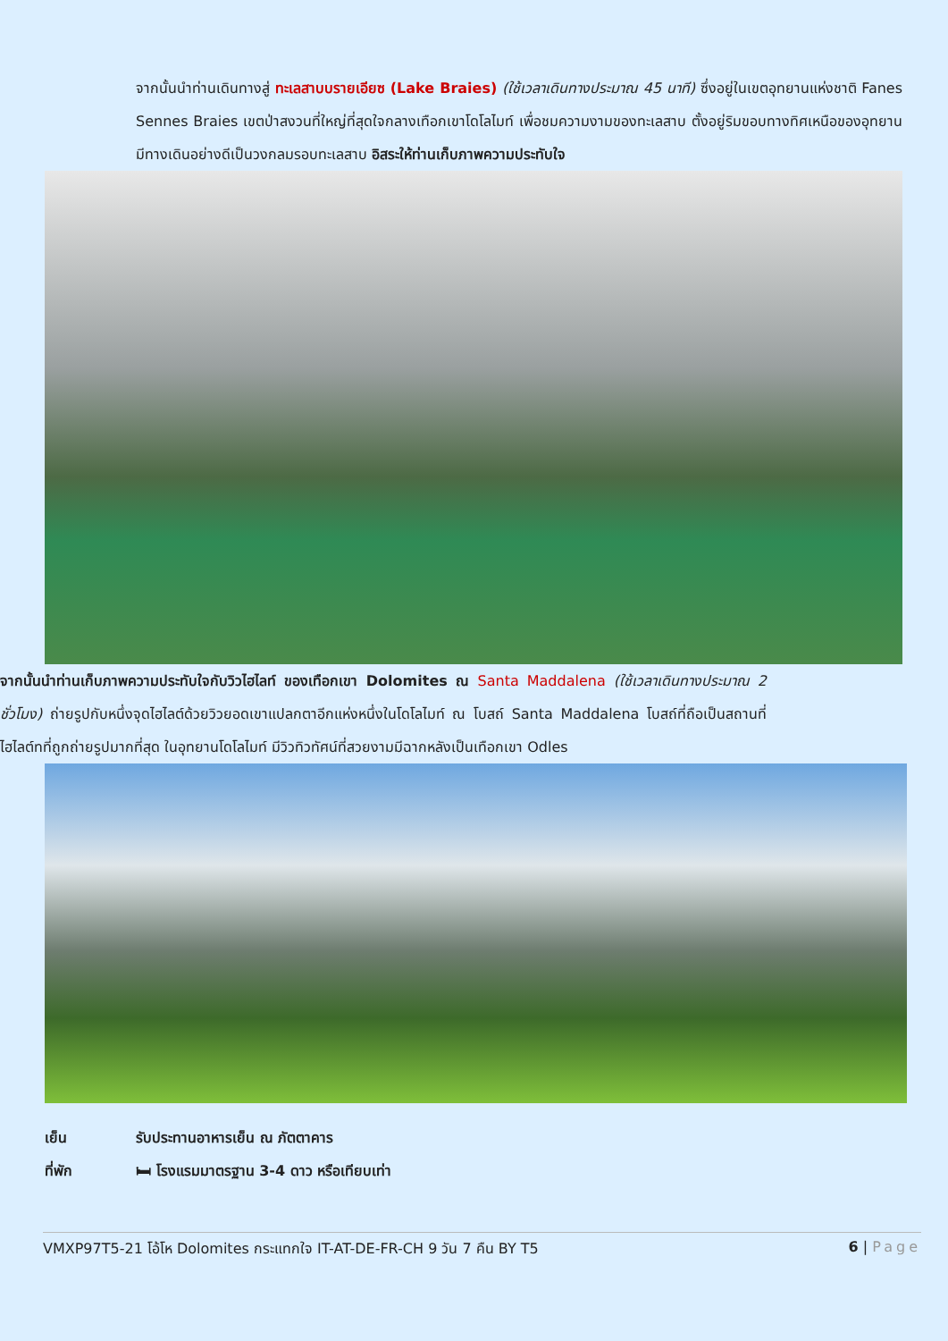จากนั้นนำท่านเดินทางสู่ ทะเลสาบบรายเอียซ (Lake Braies) (ใช้เวลาเดินทางประมาณ 45 นาที) ซึ่งอยู่ในเขตอุทยานแห่งชาติ Fanes Sennes Braies เขตป่าสงวนที่ใหญ่ที่สุดใจกลางเทือกเขาโดโลไมท์ เพื่อชมความงามของทะเลสาบ ตั้งอยู่ริมขอบทางทิศเหนือของอุทยานมีทางเดินอย่างดีเป็นวงกลมรอบทะเลสาบ อิสระให้ท่านเก็บภาพความประทับใจ
จากนั้นนำท่านเก็บภาพความประทับใจกับวิวไฮไลท์ ของเทือกเขา Dolomites ณ Santa Maddalena (ใช้เวลาเดินทางประมาณ 2 ชั่วโมง) ถ่ายรูปกับหนึ่งจุดไฮไลต์ด้วยวิวยอดเขาแปลกตาอีกแห่งหนึ่งในโดโลไมท์ ณ โบสถ์ Santa Maddalena โบสถ์ที่ถือเป็นสถานที่ไฮไลต์ทที่ถูกถ่ายรูปมากที่สุด ในอุทยานโดโลไมท์ มีวิวทิวทัศน์ที่สวยงามมีฉากหลังเป็นเทือกเขา Odles
เย็น รับประทานอาหารเย็น ณ ภัตตาคาร
ที่พัก 🛏 โรงแรมมาตรฐาน 3-4 ดาว หรือเทียบเท่า
VMXP97T5-21 โอ้โห Dolomites กระแทกใจ IT-AT-DE-FR-CH 9 วัน 7 คืน BY T5 6 | Page